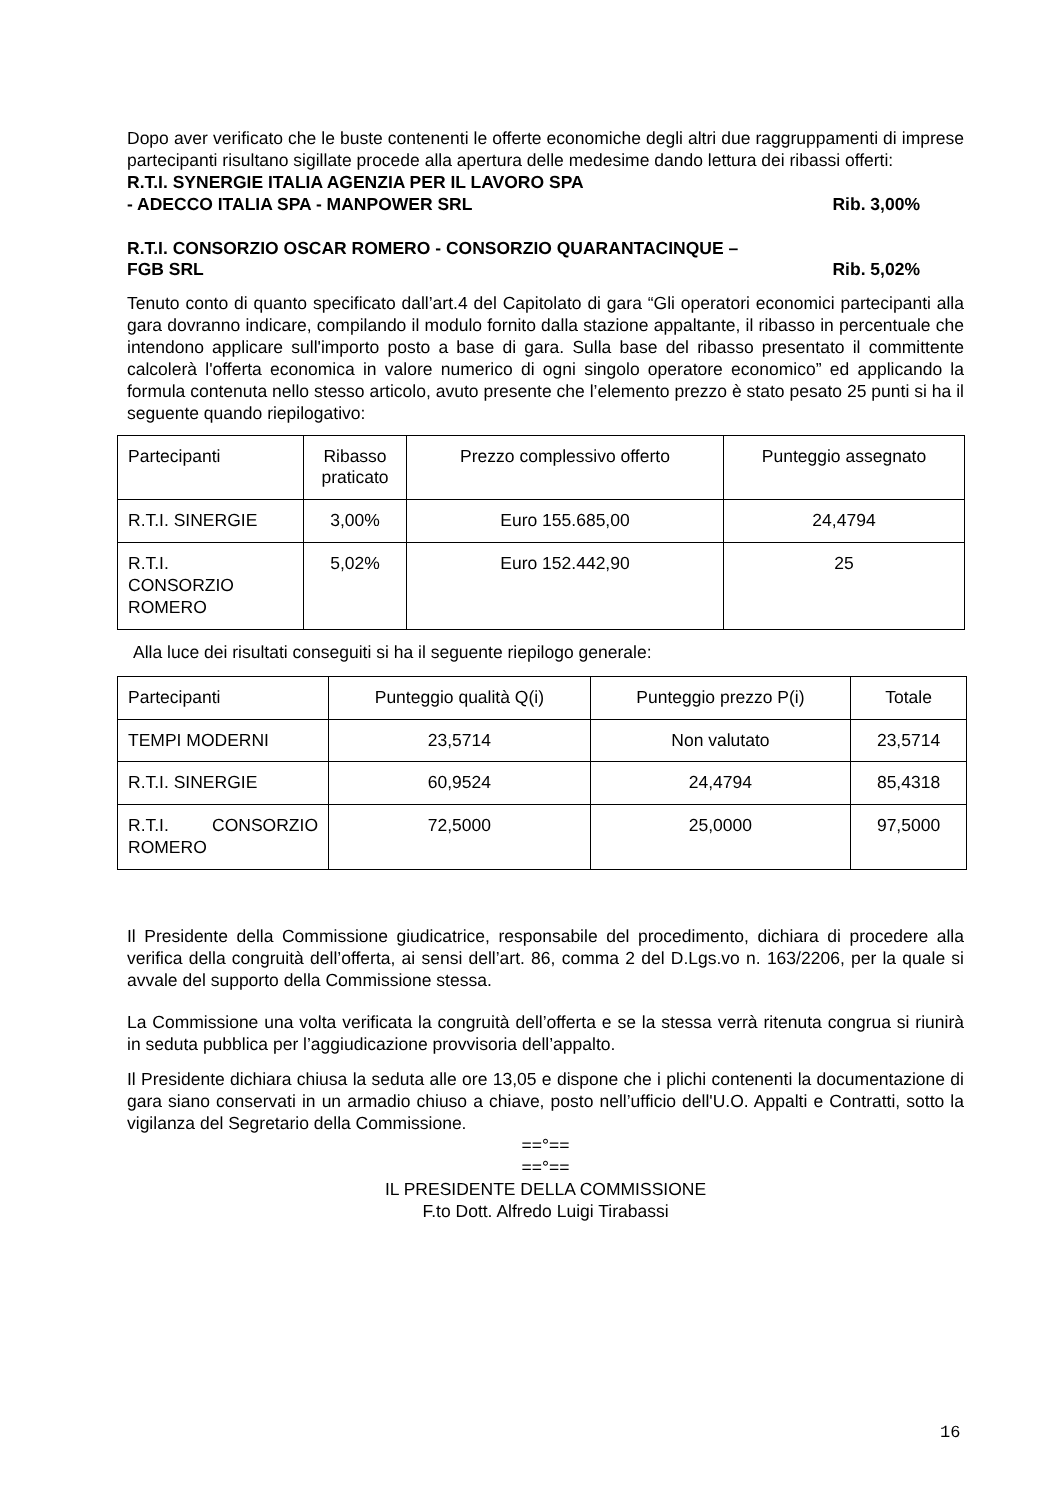Dopo aver verificato che le buste contenenti le offerte economiche degli altri due raggruppamenti di imprese partecipanti risultano sigillate procede alla apertura delle medesime dando lettura dei ribassi offerti:
R.T.I. SYNERGIE ITALIA AGENZIA PER IL LAVORO SPA
- ADECCO ITALIA SPA - MANPOWER SRL Rib. 3,00%
R.T.I. CONSORZIO OSCAR ROMERO - CONSORZIO QUARANTACINQUE –
FGB SRL Rib. 5,02%
Tenuto conto di quanto specificato dall’art.4 del Capitolato di gara “Gli operatori economici partecipanti alla gara dovranno indicare, compilando il modulo fornito dalla stazione appaltante, il ribasso in percentuale che intendono applicare sull'importo posto a base di gara. Sulla base del ribasso presentato il committente calcolerà l'offerta economica in valore numerico di ogni singolo operatore economico” ed applicando la formula contenuta nello stesso articolo, avuto presente che l’elemento prezzo è stato pesato 25 punti si ha il seguente quando riepilogativo:
| Partecipanti | Ribasso praticato | Prezzo complessivo offerto | Punteggio assegnato |
| R.T.I. SINERGIE | 3,00% | Euro 155.685,00 | 24,4794 |
| R.T.I. CONSORZIO ROMERO | 5,02% | Euro 152.442,90 | 25 |
Alla luce dei risultati conseguiti si ha il seguente riepilogo generale:
| Partecipanti | Punteggio qualità Q(i) | Punteggio prezzo P(i) | Totale |
| TEMPI MODERNI | 23,5714 | Non valutato | 23,5714 |
| R.T.I. SINERGIE | 60,9524 | 24,4794 | 85,4318 |
| R.T.I. CONSORZIO ROMERO | 72,5000 | 25,0000 | 97,5000 |
Il Presidente della Commissione giudicatrice, responsabile del procedimento, dichiara di procedere alla verifica della congruità dell’offerta, ai sensi dell’art. 86, comma 2 del D.Lgs.vo n. 163/2206, per la quale si avvale del supporto della Commissione stessa.
La Commissione una volta verificata la congruità dell’offerta e se la stessa verrà ritenuta congrua si riunirà in seduta pubblica per l’aggiudicazione provvisoria dell’appalto.
Il Presidente dichiara chiusa la seduta alle ore 13,05 e dispone che i plichi contenenti la documentazione di gara siano conservati in un armadio chiuso a chiave, posto nell’ufficio dell'U.O. Appalti e Contratti, sotto la vigilanza del Segretario della Commissione.
==°==
==°==
IL PRESIDENTE DELLA COMMISSIONE
F.to Dott. Alfredo Luigi Tirabassi
16